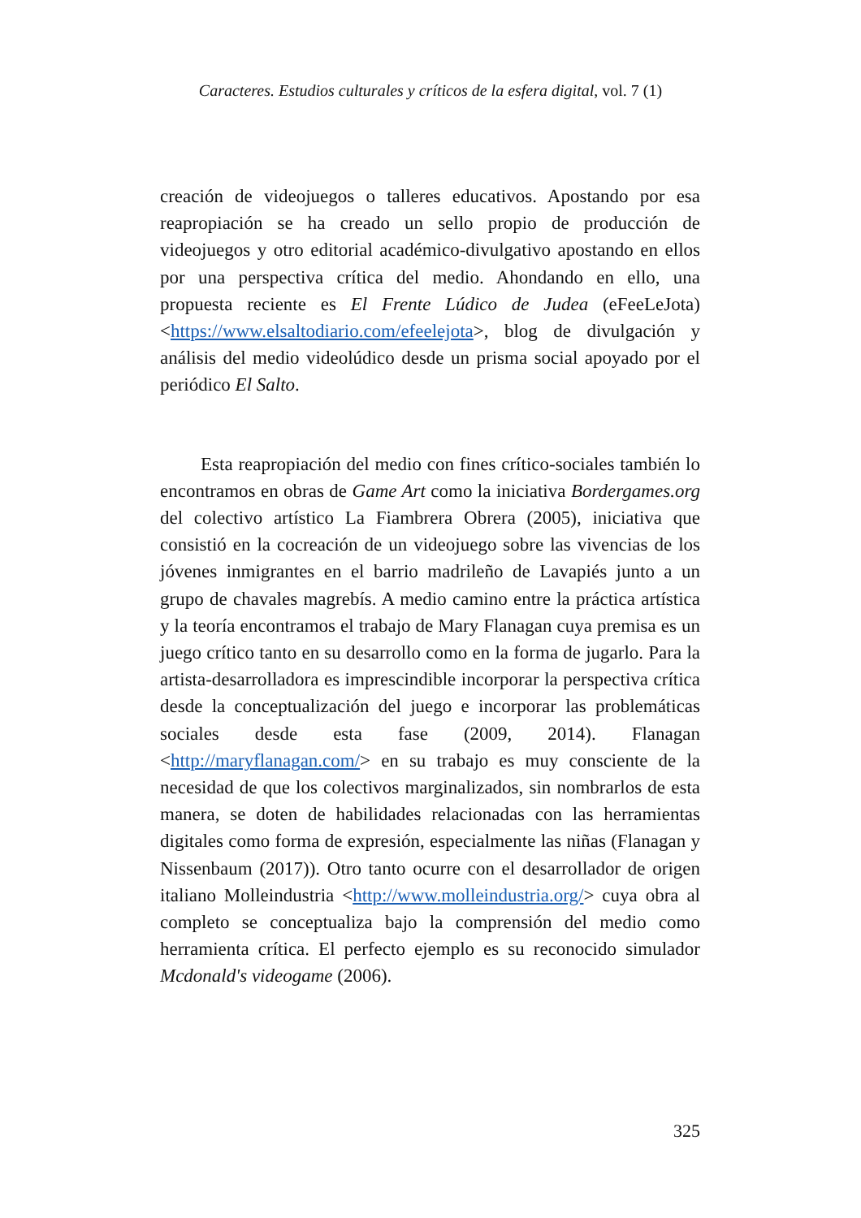Caracteres. Estudios culturales y críticos de la esfera digital, vol. 7 (1)
creación de videojuegos o talleres educativos. Apostando por esa reapropiación se ha creado un sello propio de producción de videojuegos y otro editorial académico-divulgativo apostando en ellos por una perspectiva crítica del medio. Ahondando en ello, una propuesta reciente es El Frente Lúdico de Judea (eFeeLeJota) <https://www.elsaltodiario.com/efeelejota>, blog de divulgación y análisis del medio videolúdico desde un prisma social apoyado por el periódico El Salto.
Esta reapropiación del medio con fines crítico-sociales también lo encontramos en obras de Game Art como la iniciativa Bordergames.org del colectivo artístico La Fiambrera Obrera (2005), iniciativa que consistió en la cocreación de un videojuego sobre las vivencias de los jóvenes inmigrantes en el barrio madrileño de Lavapiés junto a un grupo de chavales magrebís. A medio camino entre la práctica artística y la teoría encontramos el trabajo de Mary Flanagan cuya premisa es un juego crítico tanto en su desarrollo como en la forma de jugarlo. Para la artista-desarrolladora es imprescindible incorporar la perspectiva crítica desde la conceptualización del juego e incorporar las problemáticas sociales desde esta fase (2009, 2014). Flanagan <http://maryflanagan.com/> en su trabajo es muy consciente de la necesidad de que los colectivos marginalizados, sin nombrarlos de esta manera, se doten de habilidades relacionadas con las herramientas digitales como forma de expresión, especialmente las niñas (Flanagan y Nissenbaum (2017)). Otro tanto ocurre con el desarrollador de origen italiano Molleindustria <http://www.molleindustria.org/> cuya obra al completo se conceptualiza bajo la comprensión del medio como herramienta crítica. El perfecto ejemplo es su reconocido simulador Mcdonald's videogame (2006).
325